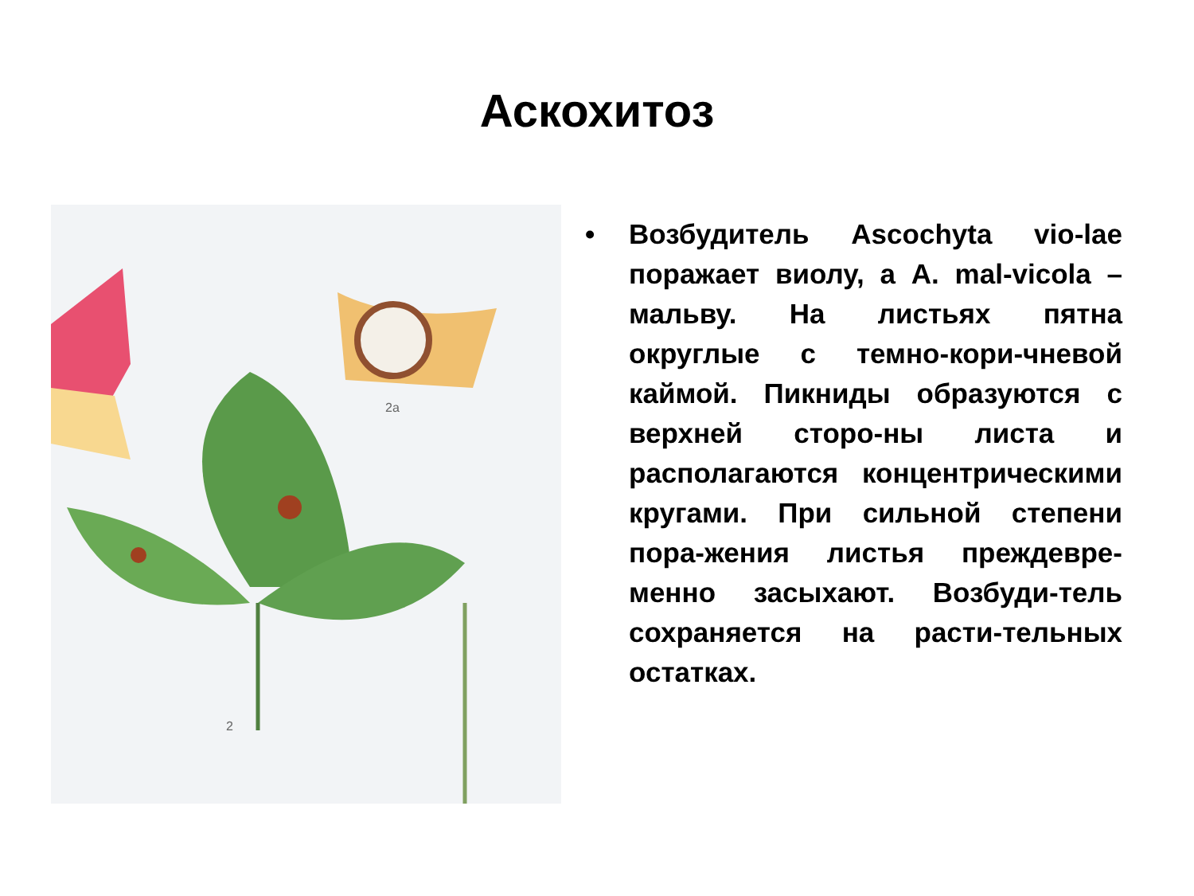Аскохитоз
2a
2
• Возбудитель Ascochyta vio-lae поражает виолу, а A. mal-vicola – мальву. На листьях пятна округлые с темно-кори-чневой каймой. Пикниды образуются с верхней сторо-ны листа и располагаются концентрическими кругами. При сильной степени пора-жения листья преждевре-менно засыхают. Возбуди-тель сохраняется на расти-тельных остатках.